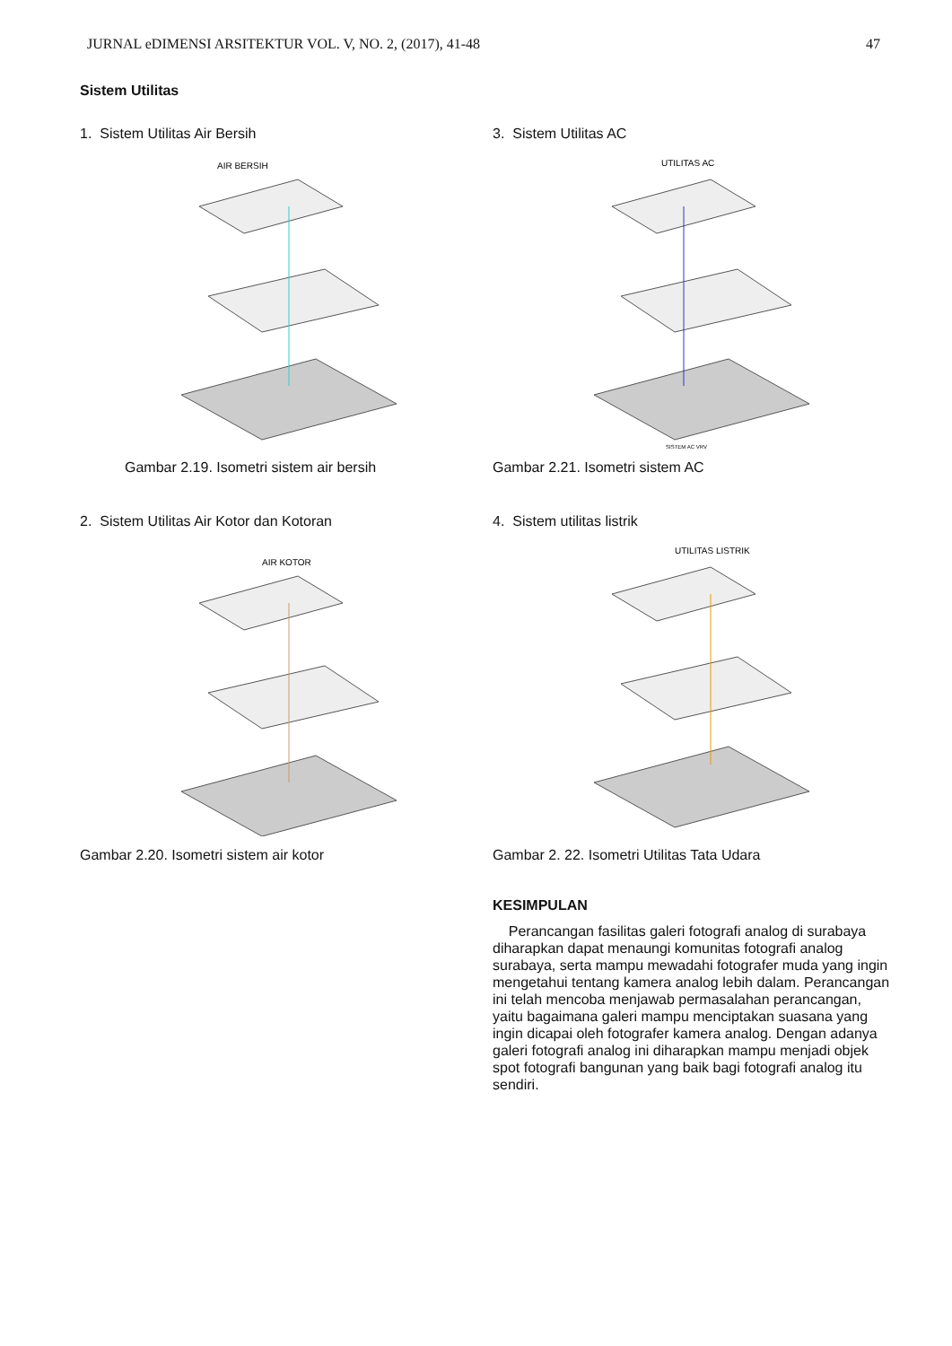JURNAL eDIMENSI ARSITEKTUR VOL. V, NO. 2, (2017), 41-48 47
Sistem Utilitas
1. Sistem Utilitas Air Bersih
AIR BERSIH
Gambar 2.19. Isometri sistem air bersih
2. Sistem Utilitas Air Kotor dan Kotoran
AIR KOTOR
Gambar 2.20. Isometri sistem air kotor
3. Sistem Utilitas AC
UTILITAS AC
SISTEM AC VRV
Gambar 2.21. Isometri sistem AC
4. Sistem utilitas listrik
UTILITAS LISTRIK
Gambar 2. 22. Isometri Utilitas Tata Udara
KESIMPULAN
Perancangan fasilitas galeri fotografi analog di surabaya diharapkan dapat menaungi komunitas fotografi analog surabaya, serta mampu mewadahi fotografer muda yang ingin mengetahui tentang kamera analog lebih dalam. Perancangan ini telah mencoba menjawab permasalahan perancangan, yaitu bagaimana galeri mampu menciptakan suasana yang ingin dicapai oleh fotografer kamera analog. Dengan adanya galeri fotografi analog ini diharapkan mampu menjadi objek spot fotografi bangunan yang baik bagi fotografi analog itu sendiri.